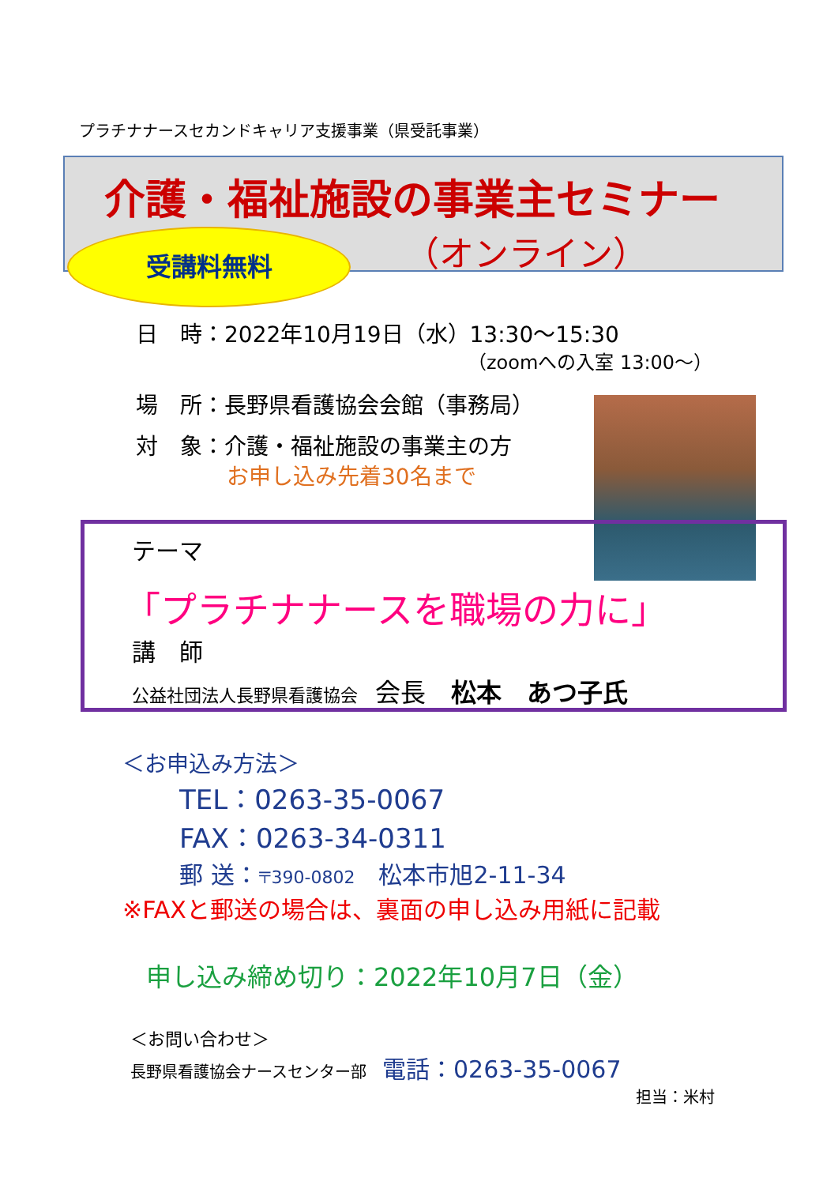プラチナナースセカンドキャリア支援事業（県受託事業）
介護・福祉施設の事業主セミナー
（オンライン）
受講料無料
日　時：2022年10月19日（水）13:30～15:30
（zoomへの入室 13:00～）
場　所：長野県看護協会会館（事務局）
対　象：介護・福祉施設の事業主の方
お申し込み先着30名まで
テーマ
「プラチナナースを職場の力に」
講　師
公益社団法人長野県看護協会　会長　松本　あつ子氏
＜お申込み方法＞
TEL：0263-35-0067
FAX：0263-34-0311
郵 送：〒390-0802　松本市旭2-11-34
※FAXと郵送の場合は、裏面の申し込み用紙に記載
申し込み締め切り：2022年10月7日（金）
＜お問い合わせ＞
長野県看護協会ナースセンター部　電話：0263-35-0067
担当：米村